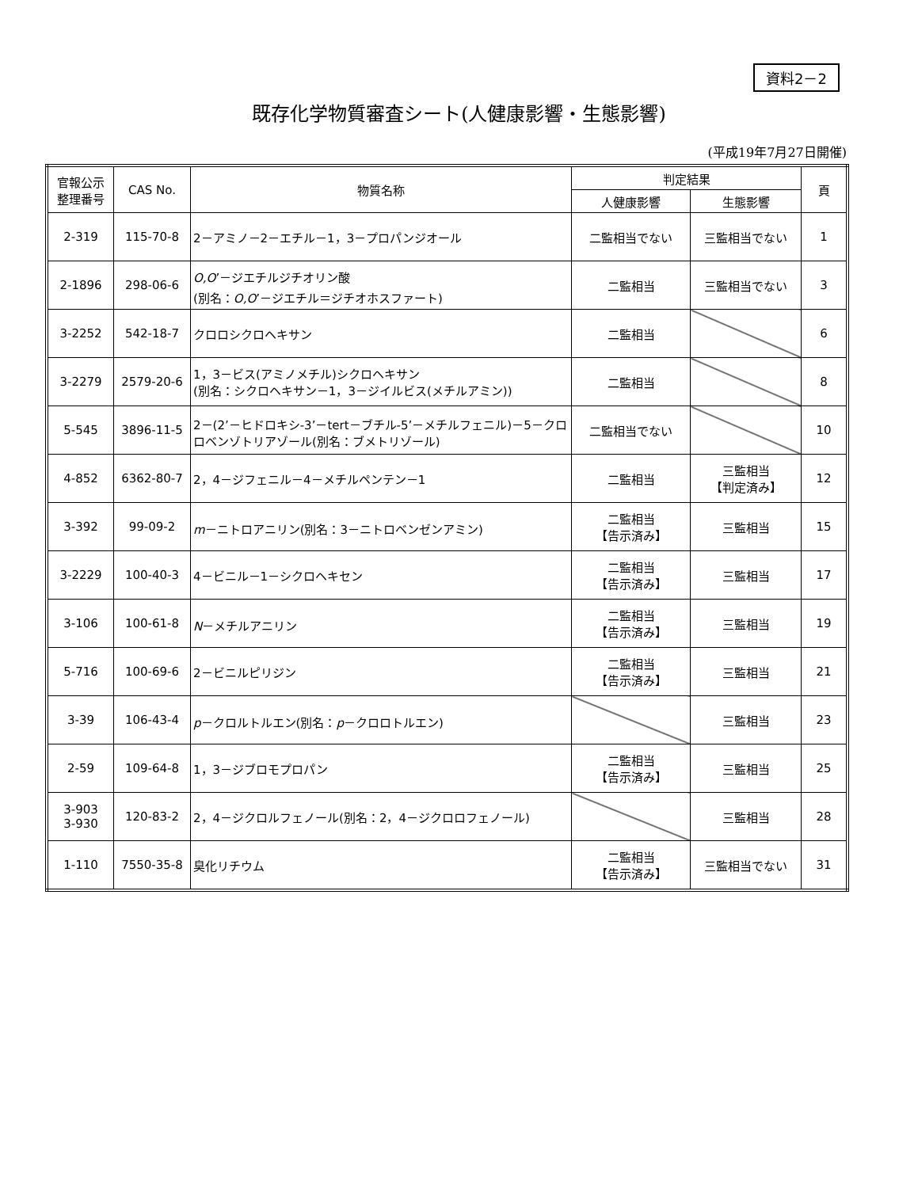資料2－2
既存化学物質審査シート(人健康影響・生態影響)
(平成19年7月27日開催)
| 官報公示 整理番号 | CAS No. | 物質名称 | 判定結果 | | 頁 |
| --- | --- | --- | --- | --- | --- |
| | | | 人健康影響 | 生態影響 | |
| 2-319 | 115-70-8 | 2－アミノ－2－エチル－1，3－プロパンジオール | 二監相当でない | 三監相当でない | 1 |
| 2-1896 | 298-06-6 | O,O ’－ジエチルジチオリン酸 (別名： O,O ’－ジエチル＝ジチオホスファート) | 二監相当 | 三監相当でない | 3 |
| 3-2252 | 542-18-7 | クロロシクロヘキサン | 二監相当 | | 6 |
| 3-2279 | 2579-20-6 | 1，3－ビス(アミノメチル)シクロヘキサン (別名：シクロヘキサン－1，3－ジイルビス(メチルアミン)) | 二監相当 | | 8 |
| 5-545 | 3896-11-5 | 2－(2’－ヒドロキシ-3’－tert－ブチル-5’－メチルフェニル)－5－クロロベンゾトリアゾール(別名：ブメトリゾール) | 二監相当でない | | 10 |
| 4-852 | 6362-80-7 | 2，4－ジフェニル－4－メチルペンテン－1 | 二監相当 | 三監相当 【判定済み】 | 12 |
| 3-392 | 99-09-2 | m －ニトロアニリン(別名：3－ニトロベンゼンアミン) | 二監相当 【告示済み】 | 三監相当 | 15 |
| 3-2229 | 100-40-3 | 4－ビニル－1－シクロヘキセン | 二監相当 【告示済み】 | 三監相当 | 17 |
| 3-106 | 100-61-8 | N －メチルアニリン | 二監相当 【告示済み】 | 三監相当 | 19 |
| 5-716 | 100-69-6 | 2－ビニルピリジン | 二監相当 【告示済み】 | 三監相当 | 21 |
| 3-39 | 106-43-4 | p －クロルトルエン(別名： p －クロロトルエン) | | 三監相当 | 23 |
| 2-59 | 109-64-8 | 1，3－ジブロモプロパン | 二監相当 【告示済み】 | 三監相当 | 25 |
| 3-903 3-930 | 120-83-2 | 2，4－ジクロルフェノール(別名：2，4－ジクロロフェノール) | | 三監相当 | 28 |
| 1-110 | 7550-35-8 | 臭化リチウム | 二監相当 【告示済み】 | 三監相当でない | 31 |